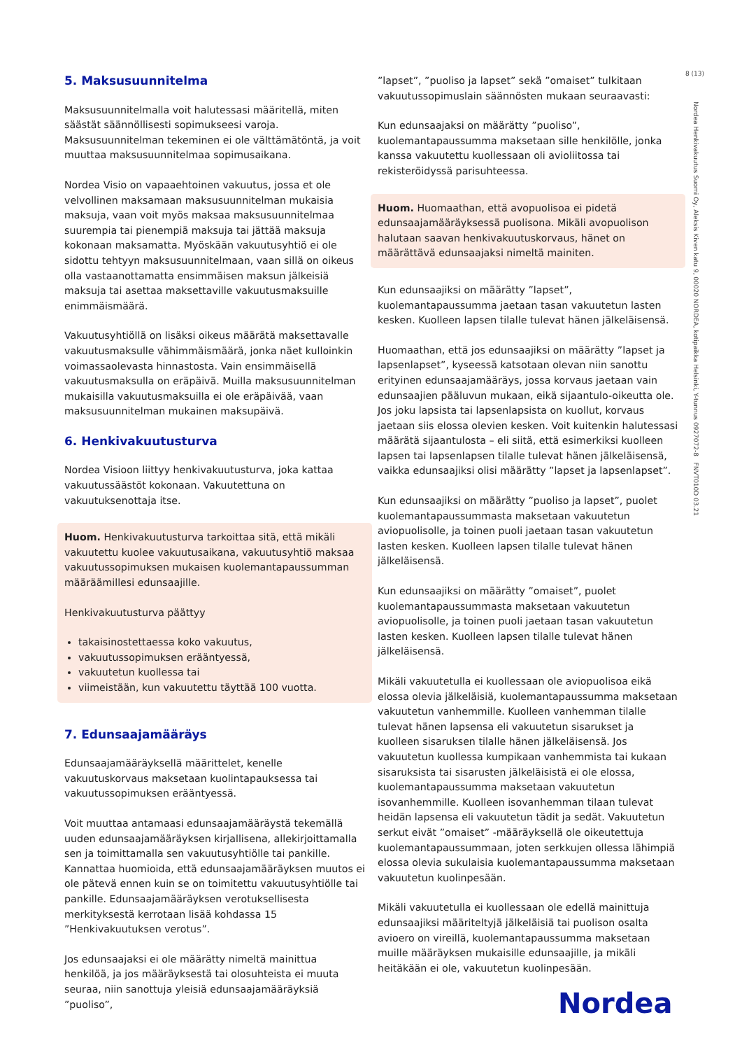8 (13)
Nordea Henkivakuutus Suomi Oy, Aleksis Kiven katu 9, 00020 NORDEA, kotipaikka Helsinki, Y-tunnus 0927072-8 FNVT010D 03.21
5. Maksusuunnitelma
Maksusuunnitelmalla voit halutessasi määritellä, miten säästät säännöllisesti sopimukseesi varoja. Maksusuunnitelman tekeminen ei ole välttämätöntä, ja voit muuttaa maksusuunnitelmaa sopimusaikana.
Nordea Visio on vapaaehtoinen vakuutus, jossa et ole velvollinen maksamaan maksusuunnitelman mukaisia maksuja, vaan voit myös maksaa maksusuunnitelmaa suurempia tai pienempiä maksuja tai jättää maksuja kokonaan maksamatta. Myöskään vakuutusyhtiö ei ole sidottu tehtyyn maksusuunnitelmaan, vaan sillä on oikeus olla vastaanottamatta ensimmäisen maksun jälkeisiä maksuja tai asettaa maksettaville vakuutusmaksuille enimmäismäärä.
Vakuutusyhtiöllä on lisäksi oikeus määrätä maksettavalle vakuutusmaksulle vähimmäismäärä, jonka näet kulloinkin voimassaolevasta hinnastosta. Vain ensimmäisellä vakuutusmaksulla on eräpäivä. Muilla maksusuunnitelman mukaisilla vakuutusmaksuilla ei ole eräpäivää, vaan maksusuunnitelman mukainen maksupäivä.
6. Henkivakuutusturva
Nordea Visioon liittyy henkivakuutusturva, joka kattaa vakuutussäästöt kokonaan. Vakuutettuna on vakuutuksenottaja itse.
Huom. Henkivakuutusturva tarkoittaa sitä, että mikäli vakuutettu kuolee vakuutusaikana, vakuutusyhtiö maksaa vakuutussopimuksen mukaisen kuolemantapaussumman määräämillesi edunsaajille.
Henkivakuutusturva päättyy
takaisinostettaessa koko vakuutus,
vakuutussopimuksen erääntyessä,
vakuutetun kuollessa tai
viimeistään, kun vakuutettu täyttää 100 vuotta.
7. Edunsaajamääräys
Edunsaajamääräyksellä määrittelet, kenelle vakuutuskorvaus maksetaan kuolintapauksessa tai vakuutussopimuksen erääntyessä.
Voit muuttaa antamaasi edunsaajamääräystä tekemällä uuden edunsaajamääräyksen kirjallisena, allekirjoittamalla sen ja toimittamalla sen vakuutusyhtiölle tai pankille. Kannattaa huomioida, että edunsaajamääräyksen muutos ei ole pätevä ennen kuin se on toimitettu vakuutusyhtiölle tai pankille. Edunsaajamääräyksen verotuksellisesta merkityksestä kerrotaan lisää kohdassa 15 ”Henkivakuutuksen verotus”.
Jos edunsaajaksi ei ole määrätty nimeltä mainittua henkilöä, ja jos määräyksestä tai olosuhteista ei muuta seuraa, niin sanottuja yleisiä edunsaajamääräyksiä ”puoliso”,
”lapset”, ”puoliso ja lapset” sekä ”omaiset” tulkitaan vakuutussopimuslain säännösten mukaan seuraavasti:
Kun edunsaajaksi on määrätty ”puoliso”, kuolemantapaussumma maksetaan sille henkilölle, jonka kanssa vakuutettu kuollessaan oli avioliitossa tai rekisteröidyssä parisuhteessa.
Huom. Huomaathan, että avopuolisoa ei pidetä edunsaajamääräyksessä puolisona. Mikäli avopuolison halutaan saavan henkivakuutuskorvaus, hänet on määrättävä edunsaajaksi nimeltä mainiten.
Kun edunsaajiksi on määrätty ”lapset”, kuolemantapaussumma jaetaan tasan vakuutetun lasten kesken. Kuolleen lapsen tilalle tulevat hänen jälkeläisensä.
Huomaathan, että jos edunsaajiksi on määrätty ”lapset ja lapsenlapset”, kyseessä katsotaan olevan niin sanottu erityinen edunsaajamääräys, jossa korvaus jaetaan vain edunsaajien pääluvun mukaan, eikä sijaantulo-oikeutta ole. Jos joku lapsista tai lapsenlapsista on kuollut, korvaus jaetaan siis elossa olevien kesken. Voit kuitenkin halutessasi määrätä sijaantulosta – eli siitä, että esimerkiksi kuolleen lapsen tai lapsenlapsen tilalle tulevat hänen jälkeläisensä, vaikka edunsaajiksi olisi määrätty ”lapset ja lapsenlapset”.
Kun edunsaajiksi on määrätty ”puoliso ja lapset”, puolet kuolemantapaussummasta maksetaan vakuutetun aviopuolisolle, ja toinen puoli jaetaan tasan vakuutetun lasten kesken. Kuolleen lapsen tilalle tulevat hänen jälkeläisensä.
Kun edunsaajiksi on määrätty ”omaiset”, puolet kuolemantapaussummasta maksetaan vakuutetun aviopuolisolle, ja toinen puoli jaetaan tasan vakuutetun lasten kesken. Kuolleen lapsen tilalle tulevat hänen jälkeläisensä.
Mikäli vakuutetulla ei kuollessaan ole aviopuolisoa eikä elossa olevia jälkeläisiä, kuolemantapaussumma maksetaan vakuutetun vanhemmille. Kuolleen vanhemman tilalle tulevat hänen lapsensa eli vakuutetun sisarukset ja kuolleen sisaruksen tilalle hänen jälkeläisensä. Jos vakuutetun kuollessa kumpikaan vanhemmista tai kukaan sisaruksista tai sisarusten jälkeläisistä ei ole elossa, kuolemantapaussumma maksetaan vakuutetun isovanhemmille. Kuolleen isovanhemman tilaan tulevat heidän lapsensa eli vakuutetun tädit ja sedät. Vakuutetun serkut eivät ”omaiset” -määräyksellä ole oikeutettuja kuolemantapaussummaan, joten serkkujen ollessa lähimpiä elossa olevia sukulaisia kuolemantapaussumma maksetaan vakuutetun kuolinpesään.
Mikäli vakuutetulla ei kuollessaan ole edellä mainittuja edunsaajiksi määriteltyjä jälkeläisiä tai puolison osalta avioero on vireillä, kuolemantapaussumma maksetaan muille määräyksen mukaisille edunsaajille, ja mikäli heitäkään ei ole, vakuutetun kuolinpesään.
Nordea